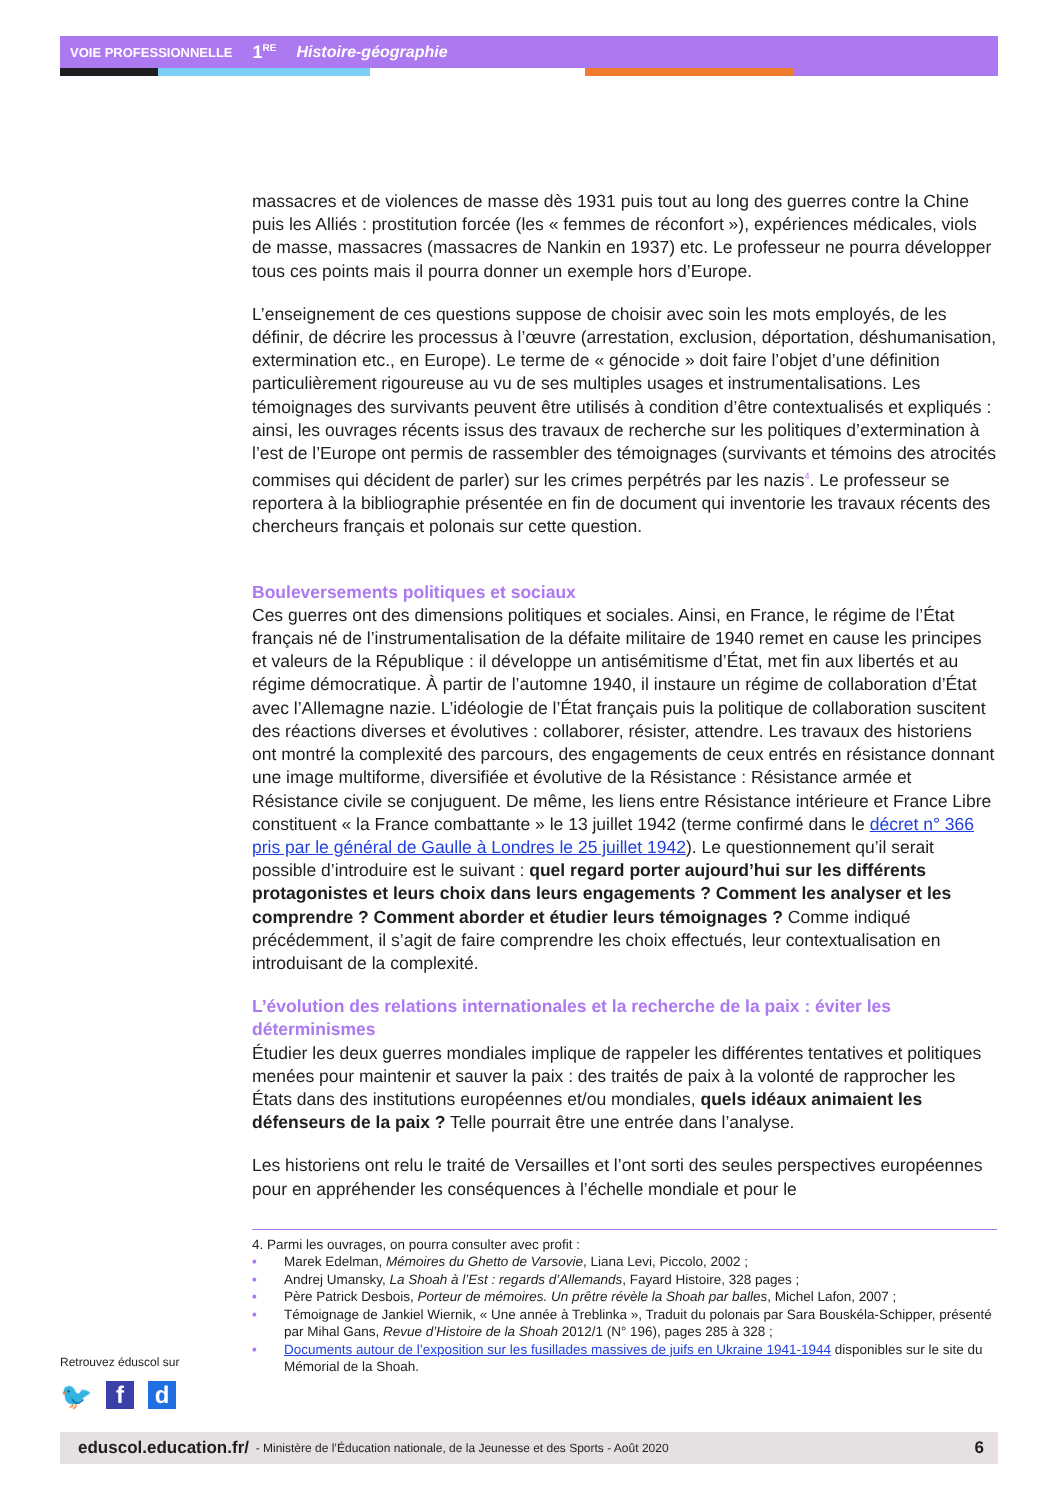VOIE PROFESSIONNELLE 1<sup>RE</sup> Histoire-géographie
massacres et de violences de masse dès 1931 puis tout au long des guerres contre la Chine puis les Alliés : prostitution forcée (les « femmes de réconfort »), expériences médicales, viols de masse, massacres (massacres de Nankin en 1937) etc. Le professeur ne pourra développer tous ces points mais il pourra donner un exemple hors d’Europe.
L’enseignement de ces questions suppose de choisir avec soin les mots employés, de les définir, de décrire les processus à l’œuvre (arrestation, exclusion, déportation, déshumanisation, extermination etc., en Europe). Le terme de « génocide » doit faire l’objet d’une définition particulièrement rigoureuse au vu de ses multiples usages et instrumentalisations. Les témoignages des survivants peuvent être utilisés à condition d’être contextualisés et expliqués : ainsi, les ouvrages récents issus des travaux de recherche sur les politiques d’extermination à l’est de l’Europe ont permis de rassembler des témoignages (survivants et témoins des atrocités commises qui décident de parler) sur les crimes perpétrés par les nazis<sup>4</sup>. Le professeur se reportera à la bibliographie présentée en fin de document qui inventorie les travaux récents des chercheurs français et polonais sur cette question.
Bouleversements politiques et sociaux
Ces guerres ont des dimensions politiques et sociales. Ainsi, en France, le régime de l’État français né de l’instrumentalisation de la défaite militaire de 1940 remet en cause les principes et valeurs de la République : il développe un antisémitisme d’État, met fin aux libertés et au régime démocratique. À partir de l’automne 1940, il instaure un régime de collaboration d’État avec l’Allemagne nazie. L’idéologie de l’État français puis la politique de collaboration suscitent des réactions diverses et évolutives : collaborer, résister, attendre. Les travaux des historiens ont montré la complexité des parcours, des engagements de ceux entrés en résistance donnant une image multiforme, diversifiée et évolutive de la Résistance : Résistance armée et Résistance civile se conjuguent. De même, les liens entre Résistance intérieure et France Libre constituent « la France combattante » le 13 juillet 1942 (terme confirmé dans le décret n° 366 pris par le général de Gaulle à Londres le 25 juillet 1942). Le questionnement qu’il serait possible d’introduire est le suivant : quel regard porter aujourd’hui sur les différents protagonistes et leurs choix dans leurs engagements ? Comment les analyser et les comprendre ? Comment aborder et étudier leurs témoignages ? Comme indiqué précédemment, il s’agit de faire comprendre les choix effectués, leur contextualisation en introduisant de la complexité.
L’évolution des relations internationales et la recherche de la paix : éviter les déterminismes
Étudier les deux guerres mondiales implique de rappeler les différentes tentatives et politiques menées pour maintenir et sauver la paix : des traités de paix à la volonté de rapprocher les États dans des institutions européennes et/ou mondiales, quels idéaux animaient les défenseurs de la paix ? Telle pourrait être une entrée dans l’analyse.
Les historiens ont relu le traité de Versailles et l’ont sorti des seules perspectives européennes pour en appréhender les conséquences à l’échelle mondiale et pour le
4. Parmi les ouvrages, on pourra consulter avec profit :
• Marek Edelman, Mémoires du Ghetto de Varsovie, Liana Levi, Piccolo, 2002 ;
• Andrej Umansky, La Shoah à l’Est : regards d’Allemands, Fayard Histoire, 328 pages ;
• Père Patrick Desbois, Porteur de mémoires. Un prêtre révèle la Shoah par balles, Michel Lafon, 2007 ;
• Témoignage de Jankiel Wiernik, « Une année à Treblinka », Traduit du polonais par Sara Bouskéla-Schipper, présenté par Mihal Gans, Revue d’Histoire de la Shoah 2012/1 (N° 196), pages 285 à 328 ;
• Documents autour de l’exposition sur les fusillades massives de juifs en Ukraine 1941-1944 disponibles sur le site du Mémorial de la Shoah.
Retrouvez éduscol sur
🐦 f d
eduscol.education.fr/ - Ministère de l’Éducation nationale, de la Jeunesse et des Sports - Août 2020 6